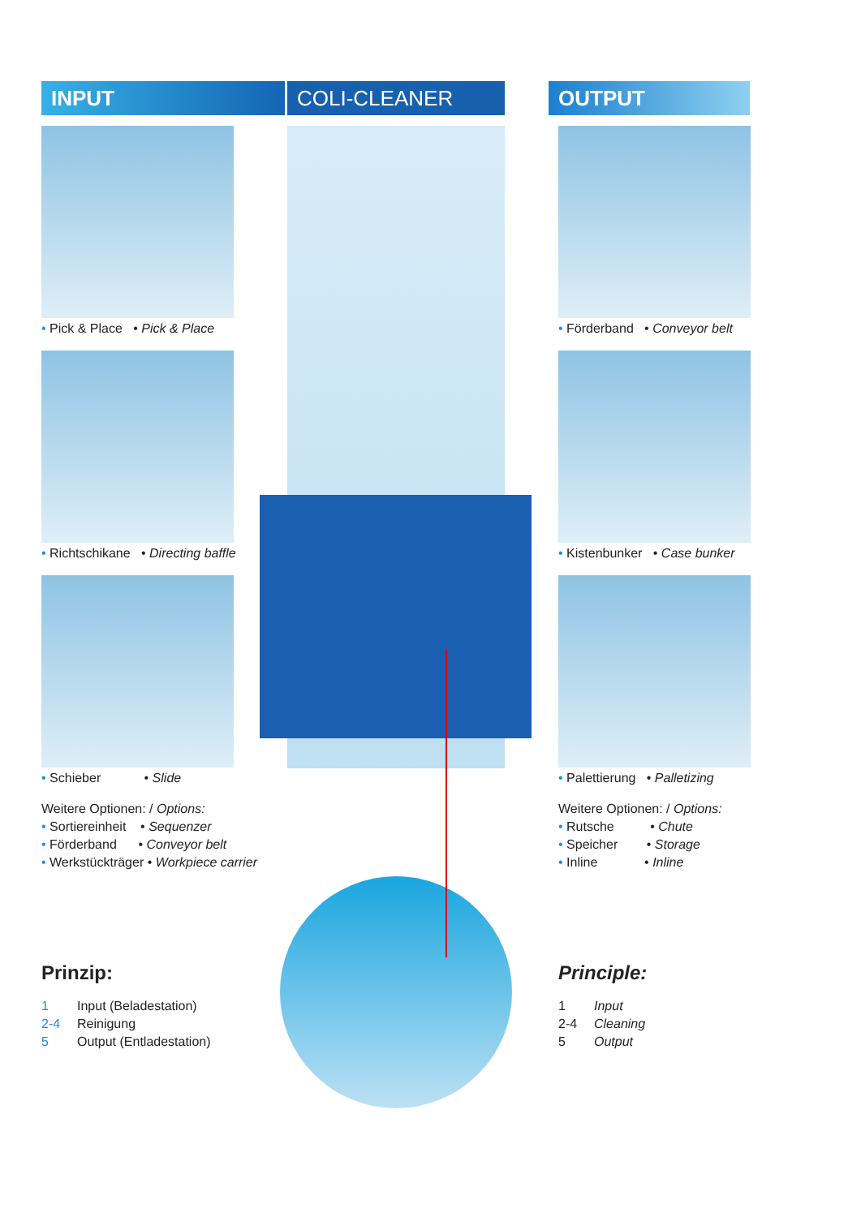INPUT COLI-CLEANER OUTPUT
• Pick & Place • Pick & Place
• Richtschikane • Directing baffle
• Schieber • Slide
Weitere Optionen: / Options:
• Sortiereinheit • Sequenzer
• Förderband • Conveyor belt
• Werkstückträger • Workpiece carrier
• Förderband • Conveyor belt
• Kistenbunker • Case bunker
• Palettierung • Palletizing
Weitere Optionen: / Options:
• Rutsche • Chute
• Speicher • Storage
• Inline • Inline
Prinzip:
1 Input (Beladestation)
2-4 Reinigung
5 Output (Entladestation)
Principle:
1 Input
2-4 Cleaning
5 Output